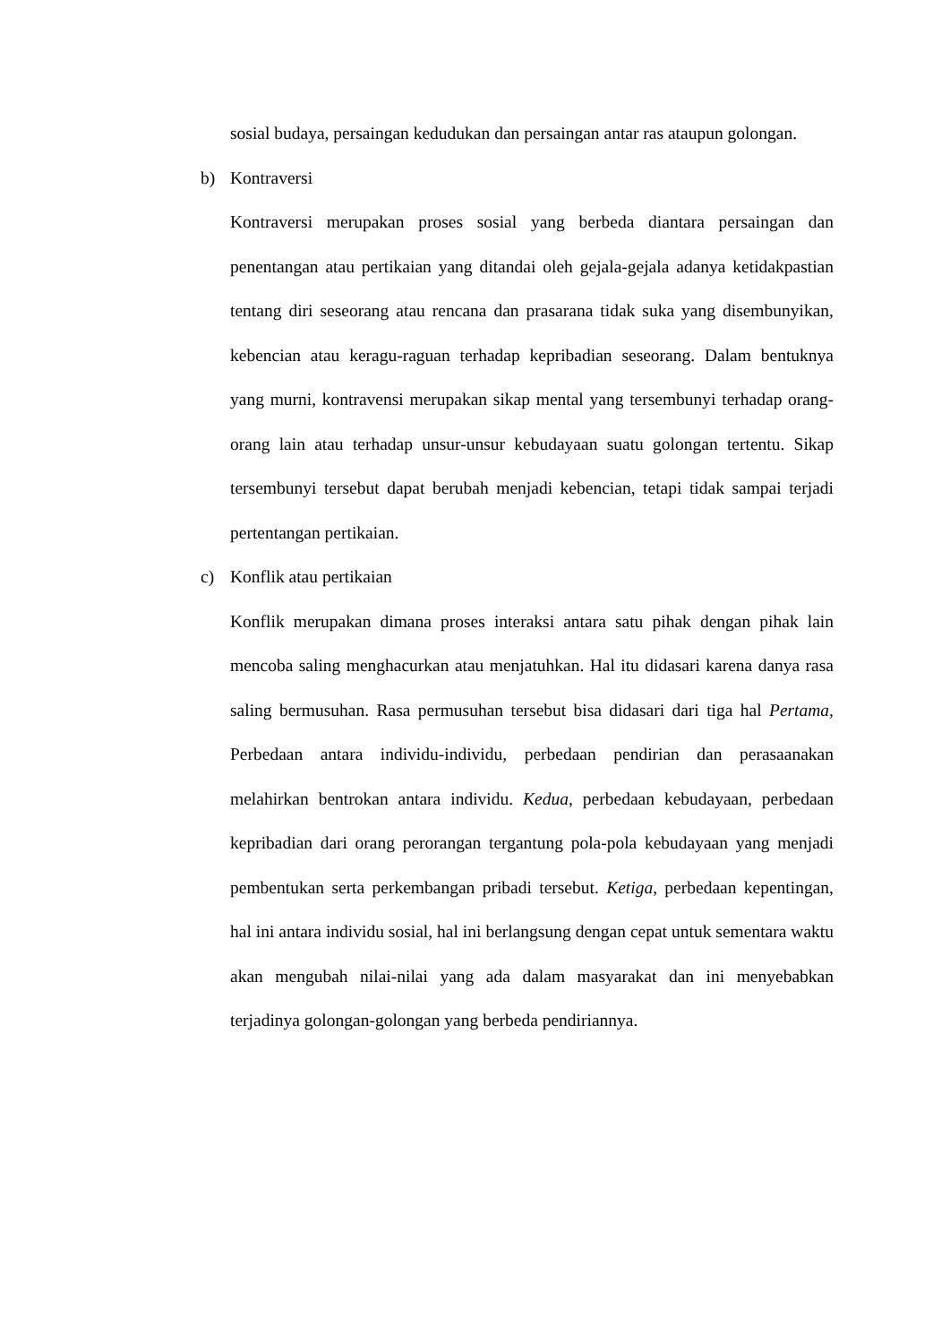sosial budaya, persaingan kedudukan dan persaingan antar ras ataupun golongan.
b) Kontraversi
Kontraversi merupakan proses sosial yang berbeda diantara persaingan dan penentangan atau pertikaian yang ditandai oleh gejala-gejala adanya ketidakpastian tentang diri seseorang atau rencana dan prasarana tidak suka yang disembunyikan, kebencian atau keragu-raguan terhadap kepribadian seseorang. Dalam bentuknya yang murni, kontravensi merupakan sikap mental yang tersembunyi terhadap orang-orang lain atau terhadap unsur-unsur kebudayaan suatu golongan tertentu. Sikap tersembunyi tersebut dapat berubah menjadi kebencian, tetapi tidak sampai terjadi pertentangan pertikaian.
c) Konflik atau pertikaian
Konflik merupakan dimana proses interaksi antara satu pihak dengan pihak lain mencoba saling menghacurkan atau menjatuhkan. Hal itu didasari karena danya rasa saling bermusuhan. Rasa permusuhan tersebut bisa didasari dari tiga hal Pertama, Perbedaan antara individu-individu, perbedaan pendirian dan perasaanakan melahirkan bentrokan antara individu. Kedua, perbedaan kebudayaan, perbedaan kepribadian dari orang perorangan tergantung pola-pola kebudayaan yang menjadi pembentukan serta perkembangan pribadi tersebut. Ketiga, perbedaan kepentingan, hal ini antara individu sosial, hal ini berlangsung dengan cepat untuk sementara waktu akan mengubah nilai-nilai yang ada dalam masyarakat dan ini menyebabkan terjadinya golongan-golongan yang berbeda pendiriannya.